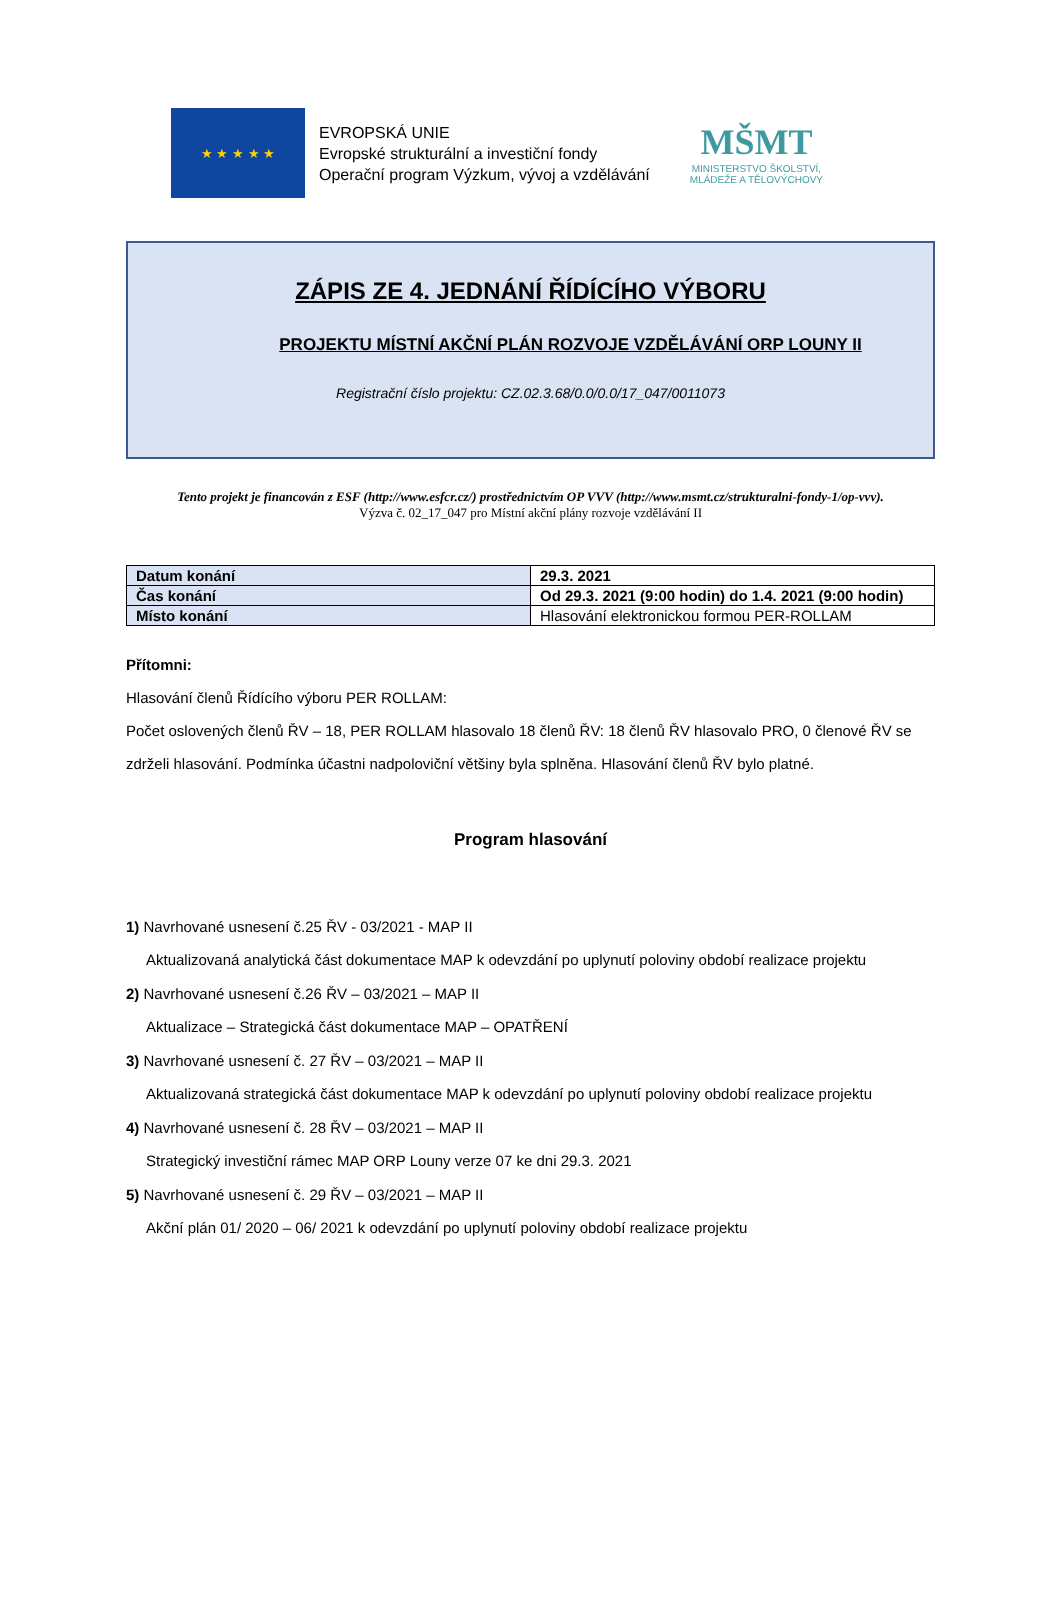★ ★ ★ ★ ★
EVROPSKÁ UNIE
Evropské strukturální a investiční fondy
Operační program Výzkum, vývoj a vzdělávání
MŠMT
MINISTERSTVO ŠKOLSTVÍ,
MLÁDEŽE A TĚLOVÝCHOVY
ZÁPIS ZE 4. JEDNÁNÍ ŘÍDÍCÍHO VÝBORU
PROJEKTU MÍSTNÍ AKČNÍ PLÁN ROZVOJE VZDĚLÁVÁNÍ ORP LOUNY II
Registrační číslo projektu: CZ.02.3.68/0.0/0.0/17_047/0011073
Tento projekt je financován z ESF (http://www.esfcr.cz/) prostřednictvím OP VVV (http://www.msmt.cz/strukturalni-fondy-1/op-vvv).
Výzva č. 02_17_047 pro Místní akční plány rozvoje vzdělávání II
| Datum konání | 29.3. 2021 |
| Čas konání | Od 29.3. 2021 (9:00 hodin) do 1.4. 2021 (9:00 hodin) |
| Místo konání | Hlasování elektronickou formou PER-ROLLAM |
Přítomni:
Hlasování členů Řídícího výboru PER ROLLAM:
Počet oslovených členů ŘV – 18, PER ROLLAM hlasovalo 18 členů ŘV: 18 členů ŘV hlasovalo PRO, 0 členové ŘV se zdrželi hlasování. Podmínka účastni nadpoloviční většiny byla splněna. Hlasování členů ŘV bylo platné.
Program hlasování
1) Navrhované usnesení č.25 ŘV - 03/2021 - MAP II
Aktualizovaná analytická část dokumentace MAP k odevzdání po uplynutí poloviny období realizace projektu
2) Navrhované usnesení č.26 ŘV – 03/2021 – MAP II
Aktualizace – Strategická část dokumentace MAP – OPATŘENÍ
3) Navrhované usnesení č. 27 ŘV – 03/2021 – MAP II
Aktualizovaná strategická část dokumentace MAP k odevzdání po uplynutí poloviny období realizace projektu
4) Navrhované usnesení č. 28 ŘV – 03/2021 – MAP II
Strategický investiční rámec MAP ORP Louny verze 07 ke dni 29.3. 2021
5) Navrhované usnesení č. 29 ŘV – 03/2021 – MAP II
Akční plán 01/ 2020 – 06/ 2021 k odevzdání po uplynutí poloviny období realizace projektu